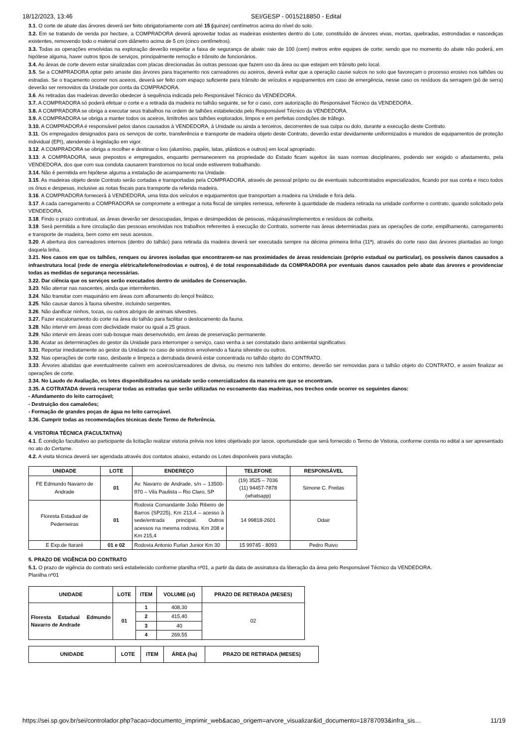18/12/2023, 13:46 SEI/GESP - 0015218850 - Edital
3.1. O corte de abate das árvores deverá ser feito obrigatoriamente com até 15 (quinze) centímetros acima do nível do solo.
3.2. Em se tratando de venda por hectare, a COMPRADORA deverá aproveitar todas as madeiras existentes dentro do Lote, constituído de árvores vivas, mortas, quebradas, estrondadas e nascediças existentes, removendo todo o material com diâmetro acima de 5 cm (cinco centímetros).
3.3. Todas as operações envolvidas na exploração deverão respeitar a faixa de segurança de abate: raio de 100 (cem) metros entre equipes de corte; sendo que no momento do abate não poderá, em hipótese alguma, haver outros tipos de serviços, principalmente remoção e trânsito de funcionários.
3.4. As áreas de corte devem estar sinalizadas com placas direcionadas às outras pessoas que fazem uso da área ou que estejam em trânsito pelo local.
3.5. Se a COMPRADORA optar pelo arraste das árvores para traçamento nos carreadores ou aceiros, deverá evitar que a operação cause sulcos no solo que favoreçam o processo erosivo nos talhões ou estradas. Se o traçamento ocorrer nos aceiros, deverá ser feito com espaço suficiente para trânsito de veículos e equipamentos em caso de emergência, nesse caso os resíduos da serragem (pó de serra) deverão ser removidos da Unidade por conta da COMPRADORA.
3.6. As retiradas das madeiras deverão obedecer à sequência indicada pelo Responsável Técnico da VENDEDORA.
3.7. A COMPRADORA só poderá efetuar o corte e a retirada da madeira no talhão seguinte, se for o caso, com autorização do Responsável Técnico da VENDEDORA.
3.8. A COMPRADORA se obriga a executar seus trabalhos na ordem de talhões estabelecida pelo Responsável Técnico da VENDEDORA.
3.9. A COMPRADORA se obriga a manter todos os aceiros, limítrofes aos talhões explorados, limpos e em perfeitas condições de tráfego.
3.10. A COMPRADORA é responsável pelos danos causados à VENDEDORA, à Unidade ou ainda a terceiros, decorrentes de sua culpa ou dolo, durante a execução deste Contrato.
3.11. Os empregados designados para os serviços de corte, transferência e transporte de madeira objeto deste Contrato, deverão estar devidamente uniformizados e munidos de equipamentos de proteção individual (EPI), atendendo à legislação em vigor.
3.12. A COMPRADORA se obriga a recolher e destinar o lixo (alumínio, papéis, latas, plásticos e outros) em local apropriado.
3.13. A COMPRADORA, seus prepostos e empregados, enquanto permanecerem na propriedade do Estado ficam sujeitos às suas normas disciplinares, podendo ser exigido o afastamento, pela VENDEDORA, dos que com sua conduta causarem transtornos no local onde estiverem trabalhando.
3.14. Não é permitida em hipótese alguma a instalação de acampamento na Unidade.
3.15. As madeiras objeto deste Contrato serão cortadas e transportadas pela COMPRADORA, através de pessoal próprio ou de eventuais subcontratados especializados, ficando por sua conta e risco todos os ônus e despesas, inclusive as notas fiscais para transporte da referida madeira.
3.16. A COMPRADORA fornecerá à VENDEDORA, uma lista dos veículos e equipamentos que transportam a madeira na Unidade e fora dela.
3.17. A cada carregamento a COMPRADORA se compromete a entregar a nota fiscal de simples remessa, referente à quantidade de madeira retirada na unidade conforme o contrato, quando solicitado pela VENDEDORA.
3.18. Findo o prazo contratual, as áreas deverão ser desocupadas, limpas e desimpedidas de pessoas, máquinas/implementos e resíduos de colheita.
3.19. Será permitida a livre circulação das pessoas envolvidas nos trabalhos referentes à execução do Contrato, somente nas áreas determinadas para as operações de corte, empilhamento, carregamento e transporte de madeira, bem como em seus acessos.
3.20. A abertura dos carreadores internos (dentro do talhão) para retirada da madeira deverá ser executada sempre na décima primeira linha (11ª), através do corte raso das árvores plantadas ao longo daquela linha.
3.21. Nos casos em que os talhões, renques ou árvores isoladas que encontrarem-se nas proximidades de áreas residenciais (próprio estadual ou particular), os possíveis danos causados a infraestrutura local (rede de energia elétrica/telefone/rodovias e outros), é de total responsabilidade da COMPRADORA por eventuais danos causados pelo abate das árvores e providenciar todas as medidas de segurança necessárias.
3.22. Dar ciência que os serviços serão executados dentro de unidades de Conservação.
3.23. Não aterrar nas nascentes, ainda que intermitentes.
3.24. Não transitar com maquinário em áreas com afloramento do lençol freático.
3.25. Não causar danos à fauna silvestre, incluindo serpentes.
3.26. Não danificar ninhos, tocas, ou outros abrigos de animais silvestres.
3.27. Fazer escalonamento do corte na área do talhão para facilitar o deslocamento da fauna.
3.28. Não intervir em áreas com declividade maior ou igual a 25 graus.
3.29. Não intervir em áreas com sub-bosque mais desenvolvido, em áreas de preservação permanente.
3.30. Acatar as determinações do gestor da Unidade para interromper o serviço, caso venha a ser constatado dano ambiental significativo.
3.31. Reportar imediatamente ao gestor da Unidade no caso de sinistros envolvendo a fauna silvestre ou outros.
3.32. Nas operações de corte raso, desbaste e limpeza a derrubada deverá estar concentrada no talhão objeto do CONTRATO.
3.33. Árvores abatidas que eventualmente caírem em aceiros/carreadores de divisa, ou mesmo nos talhões do entorno, deverão ser removidas para o talhão objeto do CONTRATO, e assim finalizar as operações de corte.
3.34. No Laudo de Avaliação, os lotes disponibilizados na unidade serão comercializados da maneira em que se encontram.
3.35. A COTRATADA deverá recuperar todas as estradas que serão utilizadas no escoamento das madeiras, nos trechos onde ocorrer os seguintes danos:
- Afundamento do leito carroçável;
- Destruição dos camaleões;
- Formação de grandes poças de água no leito carroçável.
3.36. Cumprir todas as recomendações técnicas deste Termo de Referência.
4. VISTORIA TÉCNICA (FACULTATIVA)
4.1. É condição facultativo ao participante da licitação realizar vistoria prévia nos lotes objetivado por lance, oportunidade que será fornecido o Termo de Vistoria, conforme consta no edital a ser apresentado no ato do Certame.
4.2. A visita técnica deverá ser agendada através dos contatos abaixo, estando os Lotes disponíveis para visitação.
| UNIDADE | LOTE | ENDEREÇO | TELEFONE | RESPONSÁVEL |
| --- | --- | --- | --- | --- |
| FE Edmundo Navarro de Andrade | 01 | Av. Navarro de Andrade, s/n – 13500-970 – Vila Paulista – Rio Claro, SP | (19) 3525 – 7036 (11) 94457-7878 (whatsapp) | Simone C. Freitas |
| Floresta Estadual de Pederneiras | 01 | Rodovia Comandante João Ribeiro de Barros (SP225), Km 213,4 – acesso à sede/entrada principal. Outros acessos na mesma rodovia, Km 208 e Km 215,4 | 14 99818-2601 | Odair |
| E Exp.de Itararé | 01 e 02 | Rodovia Antonio Furlan Junior Km 30 | 15 99745 - 8093 | Pedro Ruivo |
5. PRAZO DE VIGÊNCIA DO CONTRATO
5.1. O prazo de vigência do contrato será estabelecido conforme planilha nº01, a partir da data de assinatura da liberação da área pelo Responsável Técnico da VENDEDORA.
Planilha nº01
| UNIDADE | LOTE | ITEM | VOLUME (st) | PRAZO DE RETIRADA (MESES) |
| --- | --- | --- | --- | --- |
| Floresta Estadual Edmundo Navarro de Andrade | 01 | 1 | 408,30 | 02 |
| | | 2 | 415,40 | |
| | | 3 | 40 | |
| | | 4 | 269,55 | |
| UNIDADE | LOTE | ITEM | ÁREA (ha) | PRAZO DE RETIRADA (MESES) |
| --- | --- | --- | --- | --- |
https://sei.sp.gov.br/sei/controlador.php?acao=documento_imprimir_web&acao_origem=arvore_visualizar&id_documento=18787093&infra_sis… 11/19